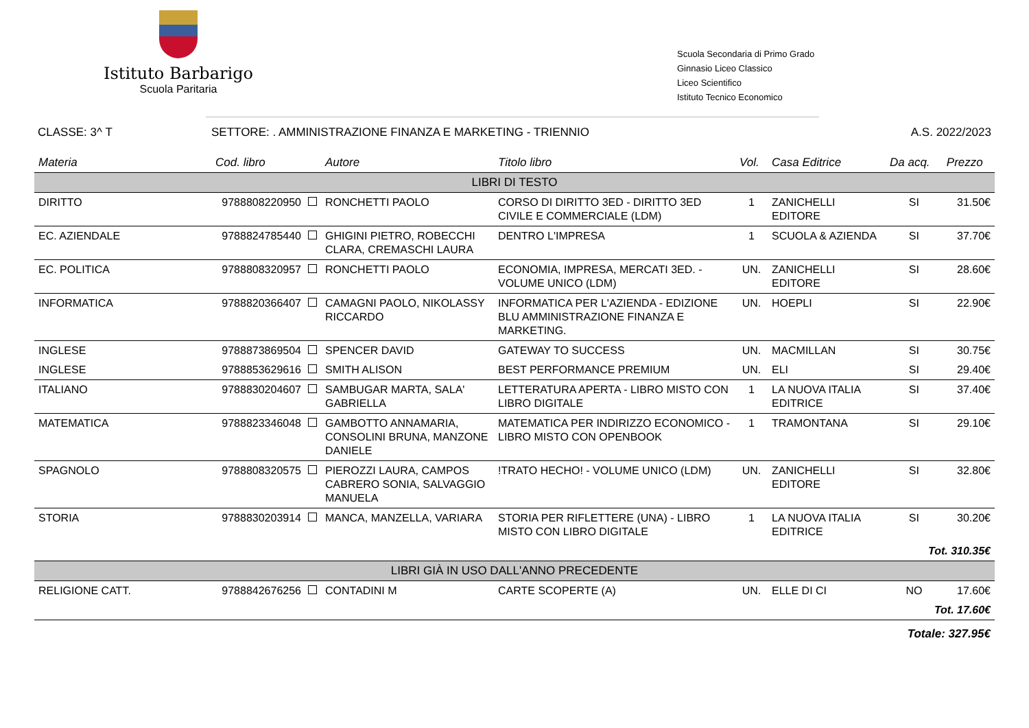Istituto Barbarigo
Scuola Paritaria
Scuola Secondaria di Primo Grado
Ginnasio Liceo Classico
Liceo Scientifico
Istituto Tecnico Economico
CLASSE: 3^ T SETTORE: . AMMINISTRAZIONE FINANZA E MARKETING - TRIENNIO A.S. 2022/2023
| Materia | Cod. libro | Autore | Titolo libro | Vol. | Casa Editrice | Da acq. | Prezzo |
| --- | --- | --- | --- | --- | --- | --- | --- |
| LIBRI DI TESTO | | | | | | | |
| DIRITTO | 9788808220950 | RONCHETTI PAOLO | CORSO DI DIRITTO 3ED - DIRITTO 3ED CIVILE E COMMERCIALE (LDM) | 1 | ZANICHELLI EDITORE | SI | 31.50€ |
| EC. AZIENDALE | 9788824785440 | GHIGINI PIETRO, ROBECCHI CLARA, CREMASCHI LAURA | DENTRO L'IMPRESA | 1 | SCUOLA & AZIENDA | SI | 37.70€ |
| EC. POLITICA | 9788808320957 | RONCHETTI PAOLO | ECONOMIA, IMPRESA, MERCATI 3ED. - VOLUME UNICO (LDM) | UN. | ZANICHELLI EDITORE | SI | 28.60€ |
| INFORMATICA | 9788820366407 | CAMAGNI PAOLO, NIKOLASSY RICCARDO | INFORMATICA PER L'AZIENDA - EDIZIONE BLU AMMINISTRAZIONE FINANZA E MARKETING. | UN. | HOEPLI | SI | 22.90€ |
| INGLESE | 9788873869504 | SPENCER DAVID | GATEWAY TO SUCCESS | UN. | MACMILLAN | SI | 30.75€ |
| INGLESE | 9788853629616 | SMITH ALISON | BEST PERFORMANCE PREMIUM | UN. | ELI | SI | 29.40€ |
| ITALIANO | 9788830204607 | SAMBUGAR MARTA, SALA' GABRIELLA | LETTERATURA APERTA - LIBRO MISTO CON LIBRO DIGITALE | 1 | LA NUOVA ITALIA EDITRICE | SI | 37.40€ |
| MATEMATICA | 9788823346048 | GAMBOTTO ANNAMARIA, CONSOLINI BRUNA, MANZONE DANIELE | MATEMATICA PER INDIRIZZO ECONOMICO - LIBRO MISTO CON OPENBOOK | 1 | TRAMONTANA | SI | 29.10€ |
| SPAGNOLO | 9788808320575 | PIEROZZI LAURA, CAMPOS CABRERO SONIA, SALVAGGIO MANUELA | !TRATO HECHO! - VOLUME UNICO (LDM) | UN. | ZANICHELLI EDITORE | SI | 32.80€ |
| STORIA | 9788830203914 | MANCA, MANZELLA, VARIARA | STORIA PER RIFLETTERE (UNA) - LIBRO MISTO CON LIBRO DIGITALE | 1 | LA NUOVA ITALIA EDITRICE | SI | 30.20€ |
| Tot. 310.35€ | | | | | | | |
| LIBRI GIÀ IN USO DALL'ANNO PRECEDENTE | | | | | | | |
| RELIGIONE CATT. | 9788842676256 | CONTADINI M | CARTE SCOPERTE (A) | UN. | ELLE DI CI | NO | 17.60€ |
| Tot. 17.60€ | | | | | | | |
| Totale: 327.95€ | | | | | | | |